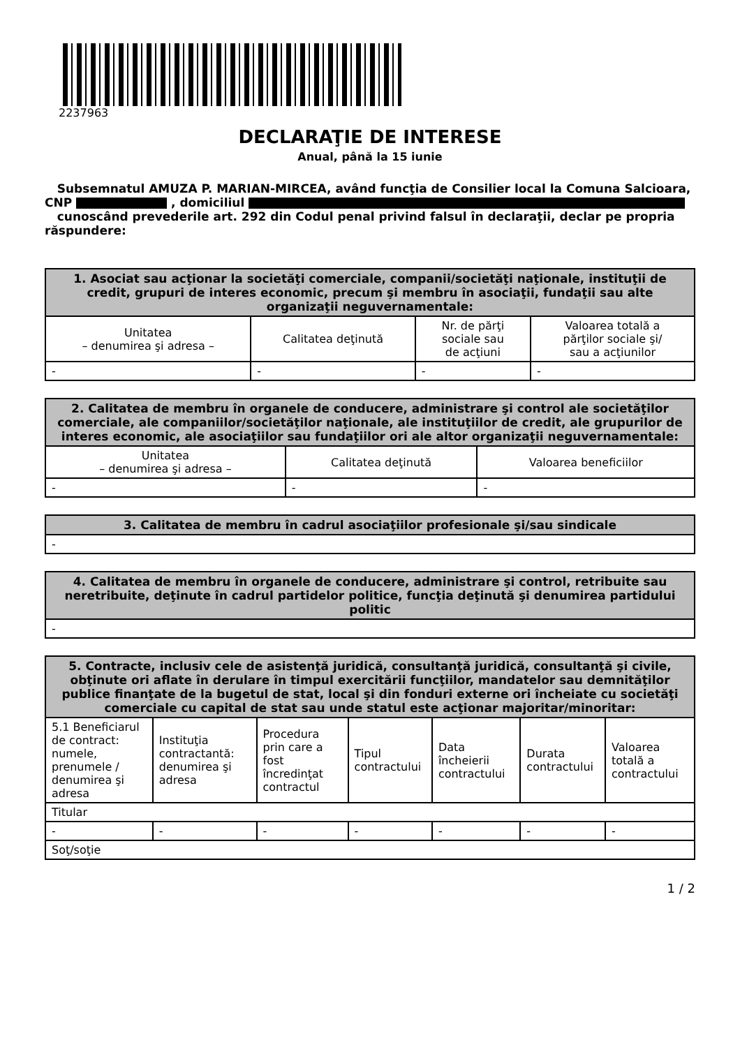2237963
DECLARAŢIE DE INTERESE
Anual, până la 15 iunie
Subsemnatul AMUZA P. MARIAN-MIRCEA, având funcţia de Consilier local la Comuna Salcioara, CNP , domiciliul
cunoscând prevederile art. 292 din Codul penal privind falsul în declaraţii, declar pe propria răspundere:
| 1. Asociat sau acţionar la societăţi comerciale, companii/societăţi naţionale, instituţii de credit, grupuri de interes economic, precum şi membru în asociaţii, fundaţii sau alte organizaţii neguvernamentale: | | | |
| --- | --- | --- | --- |
| Unitatea – denumirea şi adresa – | Calitatea deţinută | Nr. de părţi sociale sau de acţiuni | Valoarea totală a părţilor sociale şi/ sau a acţiunilor |
| - | - | - | - |
| 2. Calitatea de membru în organele de conducere, administrare şi control ale societăţilor comerciale, ale companiilor/societăţilor naţionale, ale instituţiilor de credit, ale grupurilor de interes economic, ale asociaţiilor sau fundaţiilor ori ale altor organizaţii neguvernamentale: | | |
| --- | --- | --- |
| Unitatea – denumirea şi adresa – | Calitatea deţinută | Valoarea beneficiilor |
| - | - | - |
| 3. Calitatea de membru în cadrul asociaţiilor profesionale şi/sau sindicale |
| --- |
| - |
| 4. Calitatea de membru în organele de conducere, administrare şi control, retribuite sau neretribuite, deţinute în cadrul partidelor politice, funcţia deţinută şi denumirea partidului politic |
| --- |
| - |
| 5. Contracte, inclusiv cele de asistenţă juridică, consultanţă juridică, consultanţă şi civile, obţinute ori aflate în derulare în timpul exercitării funcţiilor, mandatelor sau demnităţilor publice finanţate de la bugetul de stat, local şi din fonduri externe ori încheiate cu societăţi comerciale cu capital de stat sau unde statul este acţionar majoritar/minoritar: | | | | | | |
| --- | --- | --- | --- | --- | --- | --- |
| 5.1 Beneficiarul de contract: numele, prenumele / denumirea şi adresa | Instituţia contractantă: denumirea şi adresa | Procedura prin care a fost încredinţat contractul | Tipul contractului | Data încheierii contractului | Durata contractului | Valoarea totală a contractului |
| Titular | | | | | | |
| - | - | - | - | - | - | - |
| Soţ/soţie | | | | | | |
1 / 2